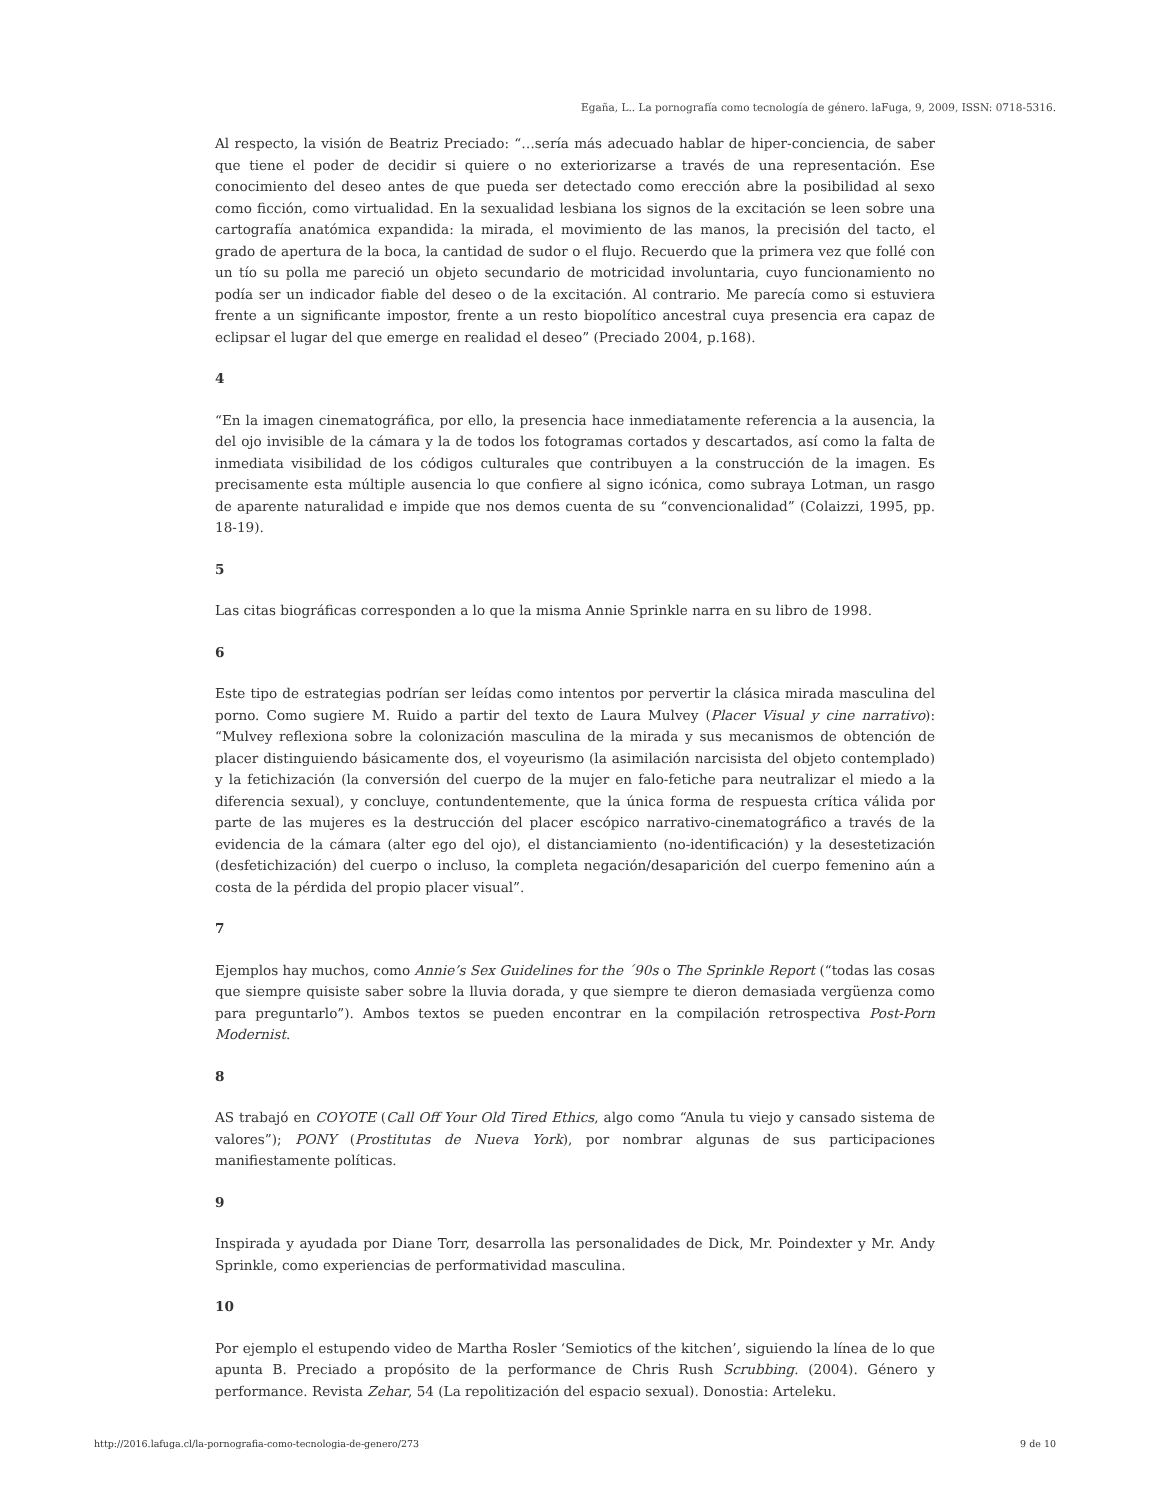Egaña, L.. La pornografía como tecnología de género. laFuga, 9, 2009, ISSN: 0718-5316.
Al respecto, la visión de Beatriz Preciado: “…sería más adecuado hablar de hiper-conciencia, de saber que tiene el poder de decidir si quiere o no exteriorizarse a través de una representación. Ese conocimiento del deseo antes de que pueda ser detectado como erección abre la posibilidad al sexo como ficción, como virtualidad. En la sexualidad lesbiana los signos de la excitación se leen sobre una cartografía anatómica expandida: la mirada, el movimiento de las manos, la precisión del tacto, el grado de apertura de la boca, la cantidad de sudor o el flujo. Recuerdo que la primera vez que follé con un tío su polla me pareció un objeto secundario de motricidad involuntaria, cuyo funcionamiento no podía ser un indicador fiable del deseo o de la excitación. Al contrario. Me parecía como si estuviera frente a un significante impostor, frente a un resto biopolítico ancestral cuya presencia era capaz de eclipsar el lugar del que emerge en realidad el deseo” (Preciado 2004, p.168).
4
“En la imagen cinematográfica, por ello, la presencia hace inmediatamente referencia a la ausencia, la del ojo invisible de la cámara y la de todos los fotogramas cortados y descartados, así como la falta de inmediata visibilidad de los códigos culturales que contribuyen a la construcción de la imagen. Es precisamente esta múltiple ausencia lo que confiere al signo icónica, como subraya Lotman, un rasgo de aparente naturalidad e impide que nos demos cuenta de su “convencionalidad” (Colaizzi, 1995, pp. 18-19).
5
Las citas biográficas corresponden a lo que la misma Annie Sprinkle narra en su libro de 1998.
6
Este tipo de estrategias podrían ser leídas como intentos por pervertir la clásica mirada masculina del porno. Como sugiere M. Ruido a partir del texto de Laura Mulvey (Placer Visual y cine narrativo): “Mulvey reflexiona sobre la colonización masculina de la mirada y sus mecanismos de obtención de placer distinguiendo básicamente dos, el voyeurismo (la asimilación narcisista del objeto contemplado) y la fetichización (la conversión del cuerpo de la mujer en falo-fetiche para neutralizar el miedo a la diferencia sexual), y concluye, contundentemente, que la única forma de respuesta crítica válida por parte de las mujeres es la destrucción del placer escópico narrativo-cinematográfico a través de la evidencia de la cámara (alter ego del ojo), el distanciamiento (no-identificación) y la desestetización (desfetichización) del cuerpo o incluso, la completa negación/desaparición del cuerpo femenino aún a costa de la pérdida del propio placer visual”.
7
Ejemplos hay muchos, como Annie’s Sex Guidelines for the ´90s o The Sprinkle Report (“todas las cosas que siempre quisiste saber sobre la lluvia dorada, y que siempre te dieron demasiada vergüenza como para preguntarlo”). Ambos textos se pueden encontrar en la compilación retrospectiva Post-Porn Modernist.
8
AS trabajó en COYOTE (Call Off Your Old Tired Ethics, algo como “Anula tu viejo y cansado sistema de valores”); PONY (Prostitutas de Nueva York), por nombrar algunas de sus participaciones manifiestamente políticas.
9
Inspirada y ayudada por Diane Torr, desarrolla las personalidades de Dick, Mr. Poindexter y Mr. Andy Sprinkle, como experiencias de performatividad masculina.
10
Por ejemplo el estupendo video de Martha Rosler ‘Semiotics of the kitchen’, siguiendo la línea de lo que apunta B. Preciado a propósito de la performance de Chris Rush Scrubbing. (2004). Género y performance. Revista Zehar, 54 (La repolitización del espacio sexual). Donostia: Arteleku.
http://2016.lafuga.cl/la-pornografia-como-tecnologia-de-genero/273 9 de 10